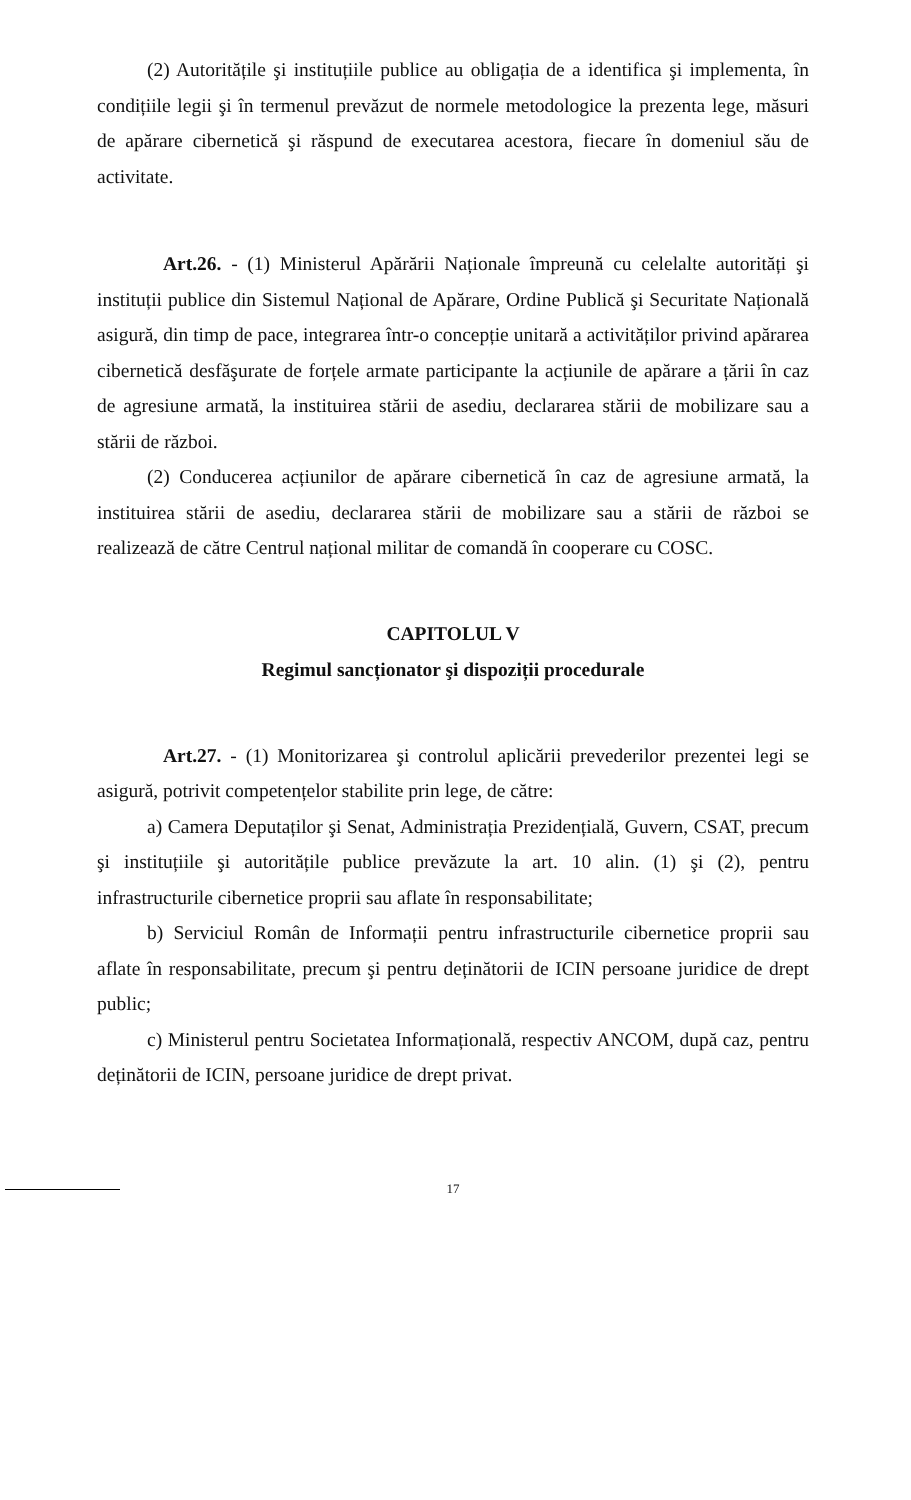(2) Autoritățile şi instituțiile publice au obligația de a identifica şi implementa, în condițiile legii şi în termenul prevăzut de normele metodologice la prezenta lege, măsuri de apărare cibernetică şi răspund de executarea acestora, fiecare în domeniul său de activitate.
Art.26. - (1) Ministerul Apărării Naționale împreună cu celelalte autorități şi instituții publice din Sistemul Național de Apărare, Ordine Publică şi Securitate Națională asigură, din timp de pace, integrarea într-o concepție unitară a activităților privind apărarea cibernetică desfăşurate de forțele armate participante la acțiunile de apărare a țării în caz de agresiune armată, la instituirea stării de asediu, declararea stării de mobilizare sau a stării de război.
(2) Conducerea acțiunilor de apărare cibernetică în caz de agresiune armată, la instituirea stării de asediu, declararea stării de mobilizare sau a stării de război se realizează de către Centrul național militar de comandă în cooperare cu COSC.
CAPITOLUL V
Regimul sancționator şi dispoziții procedurale
Art.27. - (1) Monitorizarea şi controlul aplicării prevederilor prezentei legi se asigură, potrivit competențelor stabilite prin lege, de către:
a) Camera Deputaților şi Senat, Administrația Prezidențială, Guvern, CSAT, precum şi instituțiile şi autoritățile publice prevăzute la art. 10 alin. (1) şi (2), pentru infrastructurile cibernetice proprii sau aflate în responsabilitate;
b) Serviciul Român de Informații pentru infrastructurile cibernetice proprii sau aflate în responsabilitate, precum şi pentru deținătorii de ICIN persoane juridice de drept public;
c) Ministerul pentru Societatea Informațională, respectiv ANCOM, după caz, pentru deținătorii de ICIN, persoane juridice de drept privat.
17